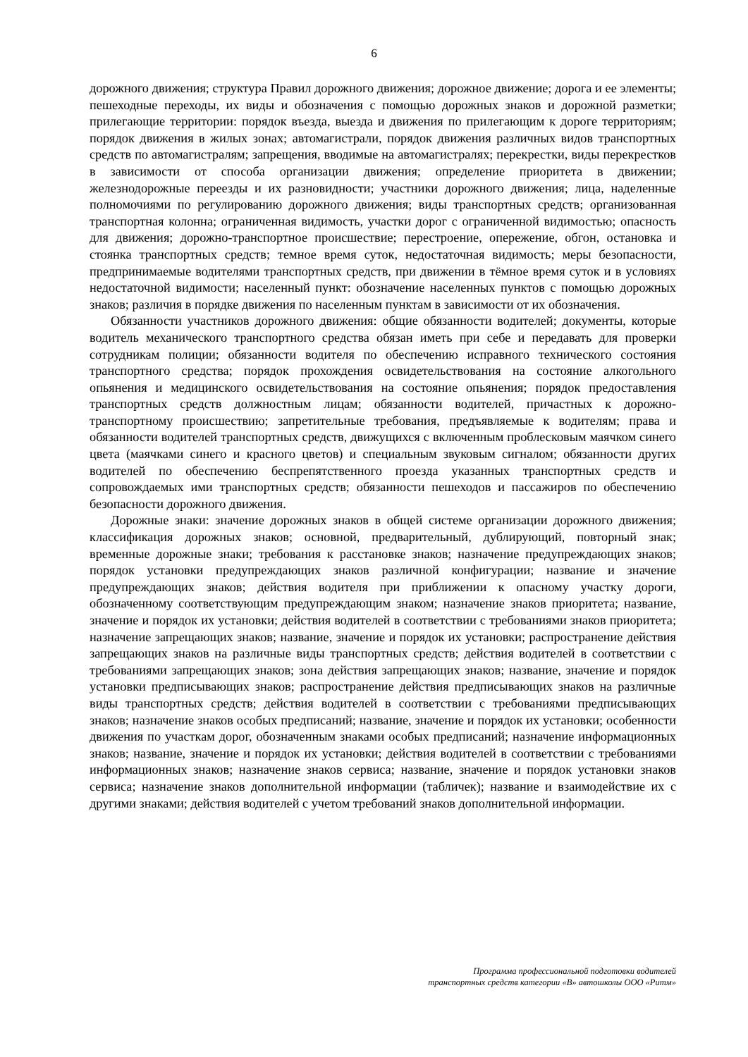6
дорожного движения; структура Правил дорожного движения; дорожное движение; дорога и ее элементы; пешеходные переходы, их виды и обозначения с помощью дорожных знаков и дорожной разметки; прилегающие территории: порядок въезда, выезда и движения по прилегающим к дороге территориям; порядок движения в жилых зонах; автомагистрали, порядок движения различных видов транспортных средств по автомагистралям; запрещения, вводимые на автомагистралях; перекрестки, виды перекрестков в зависимости от способа организации движения; определение приоритета в движении; железнодорожные переезды и их разновидности; участники дорожного движения; лица, наделенные полномочиями по регулированию дорожного движения; виды транспортных средств; организованная транспортная колонна; ограниченная видимость, участки дорог с ограниченной видимостью; опасность для движения; дорожно-транспортное происшествие; перестроение, опережение, обгон, остановка и стоянка транспортных средств; темное время суток, недостаточная видимость; меры безопасности, предпринимаемые водителями транспортных средств, при движении в тёмное время суток и в условиях недостаточной видимости; населенный пункт: обозначение населенных пунктов с помощью дорожных знаков; различия в порядке движения по населенным пунктам в зависимости от их обозначения.
Обязанности участников дорожного движения: общие обязанности водителей; документы, которые водитель механического транспортного средства обязан иметь при себе и передавать для проверки сотрудникам полиции; обязанности водителя по обеспечению исправного технического состояния транспортного средства; порядок прохождения освидетельствования на состояние алкогольного опьянения и медицинского освидетельствования на состояние опьянения; порядок предоставления транспортных средств должностным лицам; обязанности водителей, причастных к дорожно-транспортному происшествию; запретительные требования, предъявляемые к водителям; права и обязанности водителей транспортных средств, движущихся с включенным проблесковым маячком синего цвета (маячками синего и красного цветов) и специальным звуковым сигналом; обязанности других водителей по обеспечению беспрепятственного проезда указанных транспортных средств и сопровождаемых ими транспортных средств; обязанности пешеходов и пассажиров по обеспечению безопасности дорожного движения.
Дорожные знаки: значение дорожных знаков в общей системе организации дорожного движения; классификация дорожных знаков; основной, предварительный, дублирующий, повторный знак; временные дорожные знаки; требования к расстановке знаков; назначение предупреждающих знаков; порядок установки предупреждающих знаков различной конфигурации; название и значение предупреждающих знаков; действия водителя при приближении к опасному участку дороги, обозначенному соответствующим предупреждающим знаком; назначение знаков приоритета; название, значение и порядок их установки; действия водителей в соответствии с требованиями знаков приоритета; назначение запрещающих знаков; название, значение и порядок их установки; распространение действия запрещающих знаков на различные виды транспортных средств; действия водителей в соответствии с требованиями запрещающих знаков; зона действия запрещающих знаков; название, значение и порядок установки предписывающих знаков; распространение действия предписывающих знаков на различные виды транспортных средств; действия водителей в соответствии с требованиями предписывающих знаков; назначение знаков особых предписаний; название, значение и порядок их установки; особенности движения по участкам дорог, обозначенным знаками особых предписаний; назначение информационных знаков; название, значение и порядок их установки; действия водителей в соответствии с требованиями информационных знаков; назначение знаков сервиса; название, значение и порядок установки знаков сервиса; назначение знаков дополнительной информации (табличек); название и взаимодействие их с другими знаками; действия водителей с учетом требований знаков дополнительной информации.
Программа профессиональной подготовки водителей
транспортных средств категории «В» автошколы ООО «Ритм»